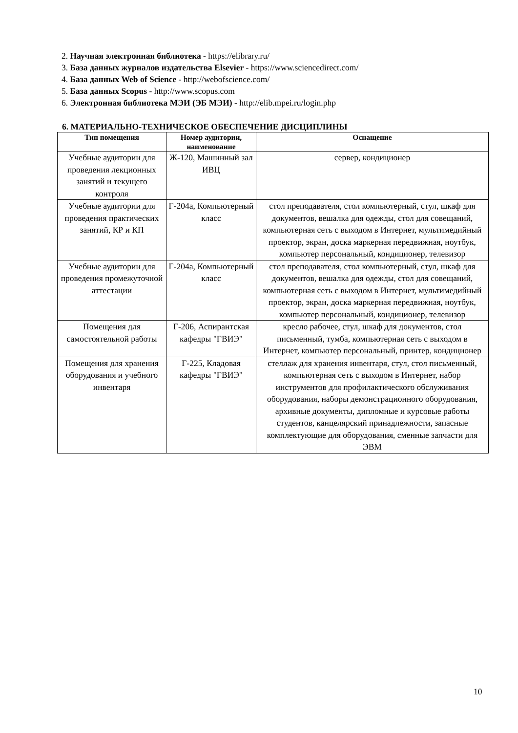2. Научная электронная библиотека - https://elibrary.ru/
3. База данных журналов издательства Elsevier - https://www.sciencedirect.com/
4. База данных Web of Science - http://webofscience.com/
5. База данных Scopus - http://www.scopus.com
6. Электронная библиотека МЭИ (ЭБ МЭИ) - http://elib.mpei.ru/login.php
6. МАТЕРИАЛЬНО-ТЕХНИЧЕСКОЕ ОБЕСПЕЧЕНИЕ ДИСЦИПЛИНЫ
| Тип помещения | Номер аудитории, наименование | Оснащение |
| --- | --- | --- |
| Учебные аудитории для проведения лекционных занятий и текущего контроля | Ж-120, Машинный зал ИВЦ | сервер, кондиционер |
| Учебные аудитории для проведения практических занятий, КР и КП | Г-204а, Компьютерный класс | стол преподавателя, стол компьютерный, стул, шкаф для документов, вешалка для одежды, стол для совещаний, компьютерная сеть с выходом в Интернет, мультимедийный проектор, экран, доска маркерная передвижная, ноутбук, компьютер персональный, кондиционер, телевизор |
| Учебные аудитории для проведения промежуточной аттестации | Г-204а, Компьютерный класс | стол преподавателя, стол компьютерный, стул, шкаф для документов, вешалка для одежды, стол для совещаний, компьютерная сеть с выходом в Интернет, мультимедийный проектор, экран, доска маркерная передвижная, ноутбук, компьютер персональный, кондиционер, телевизор |
| Помещения для самостоятельной работы | Г-206, Аспирантская кафедры "ГВИЭ" | кресло рабочее, стул, шкаф для документов, стол письменный, тумба, компьютерная сеть с выходом в Интернет, компьютер персональный, принтер, кондиционер |
| Помещения для хранения оборудования и учебного инвентаря | Г-225, Кладовая кафедры "ГВИЭ" | стеллаж для хранения инвентаря, стул, стол письменный, компьютерная сеть с выходом в Интернет, набор инструментов для профилактического обслуживания оборудования, наборы демонстрационного оборудования, архивные документы, дипломные и курсовые работы студентов, канцелярский принадлежности, запасные комплектующие для оборудования, сменные запчасти для ЭВМ |
10